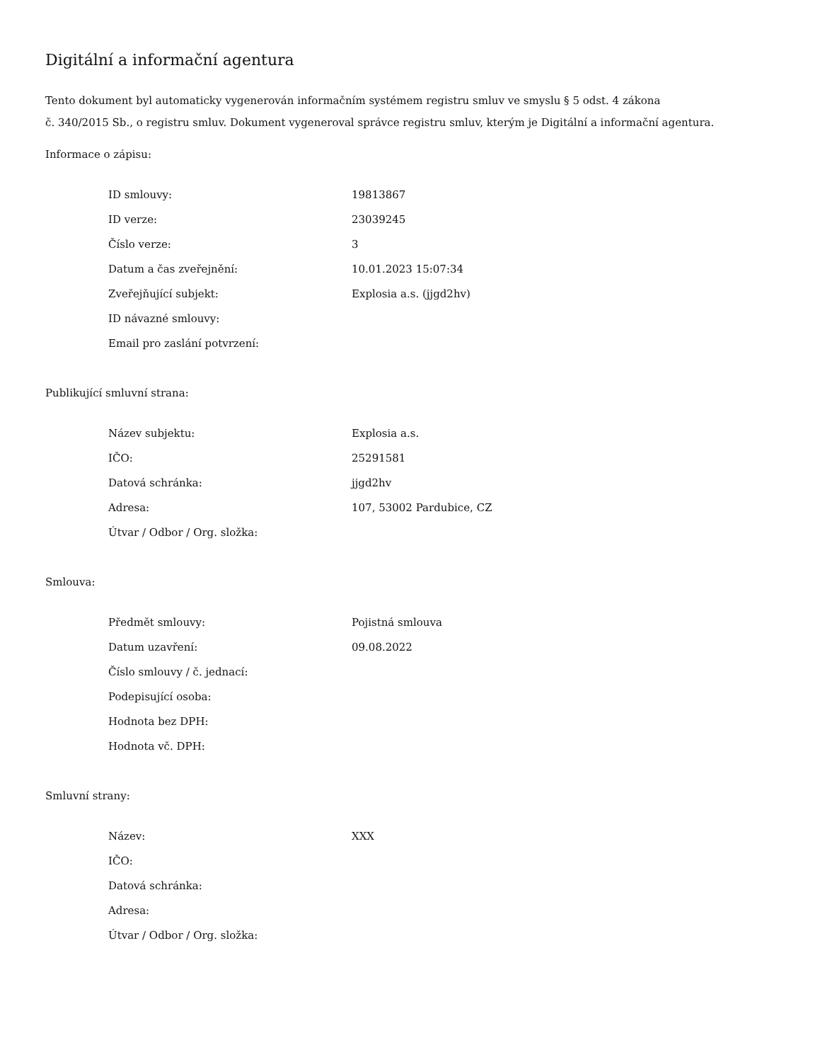Digitální a informační agentura
Tento dokument byl automaticky vygenerován informačním systémem registru smluv ve smyslu § 5 odst. 4 zákona
č. 340/2015 Sb., o registru smluv. Dokument vygeneroval správce registru smluv, kterým je Digitální a informační agentura.
Informace o zápisu:
| ID smlouvy: | 19813867 |
| ID verze: | 23039245 |
| Číslo verze: | 3 |
| Datum a čas zveřejnění: | 10.01.2023 15:07:34 |
| Zveřejňující subjekt: | Explosia a.s. (jjgd2hv) |
| ID návazné smlouvy: | |
| Email pro zaslání potvrzení: | |
Publikující smluvní strana:
| Název subjektu: | Explosia a.s. |
| IČO: | 25291581 |
| Datová schránka: | jjgd2hv |
| Adresa: | 107, 53002 Pardubice, CZ |
| Útvar / Odbor / Org. složka: | |
Smlouva:
| Předmět smlouvy: | Pojistná smlouva |
| Datum uzavření: | 09.08.2022 |
| Číslo smlouvy / č. jednací: | |
| Podepisující osoba: | |
| Hodnota bez DPH: | |
| Hodnota vč. DPH: | |
Smluvní strany:
| Název: | XXX |
| IČO: | |
| Datová schránka: | |
| Adresa: | |
| Útvar / Odbor / Org. složka: | |